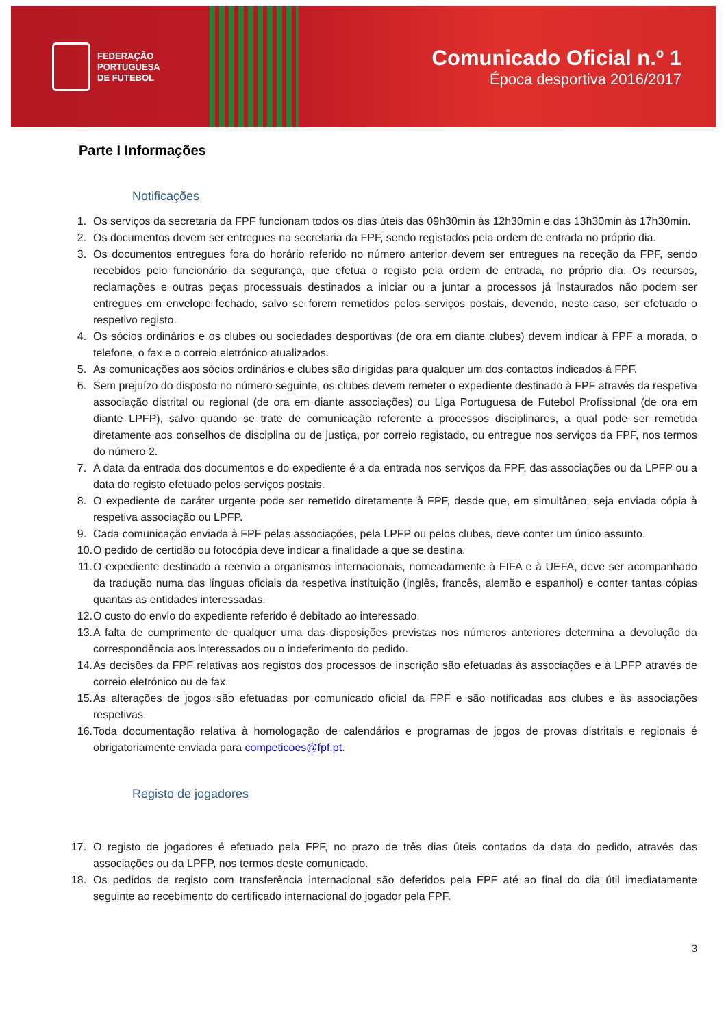FEDERAÇÃO
PORTUGUESA
DE FUTEBOL
Comunicado Oficial n.º 1
Época desportiva 2016/2017
Parte I Informações
Notificações
1. Os serviços da secretaria da FPF funcionam todos os dias úteis das 09h30min às 12h30min e das 13h30min às 17h30min.
2. Os documentos devem ser entregues na secretaria da FPF, sendo registados pela ordem de entrada no próprio dia.
3. Os documentos entregues fora do horário referido no número anterior devem ser entregues na receção da FPF, sendo recebidos pelo funcionário da segurança, que efetua o registo pela ordem de entrada, no próprio dia. Os recursos, reclamações e outras peças processuais destinados a iniciar ou a juntar a processos já instaurados não podem ser entregues em envelope fechado, salvo se forem remetidos pelos serviços postais, devendo, neste caso, ser efetuado o respetivo registo.
4. Os sócios ordinários e os clubes ou sociedades desportivas (de ora em diante clubes) devem indicar à FPF a morada, o telefone, o fax e o correio eletrónico atualizados.
5. As comunicações aos sócios ordinários e clubes são dirigidas para qualquer um dos contactos indicados à FPF.
6. Sem prejuízo do disposto no número seguinte, os clubes devem remeter o expediente destinado à FPF através da respetiva associação distrital ou regional (de ora em diante associações) ou Liga Portuguesa de Futebol Profissional (de ora em diante LPFP), salvo quando se trate de comunicação referente a processos disciplinares, a qual pode ser remetida diretamente aos conselhos de disciplina ou de justiça, por correio registado, ou entregue nos serviços da FPF, nos termos do número 2.
7. A data da entrada dos documentos e do expediente é a da entrada nos serviços da FPF, das associações ou da LPFP ou a data do registo efetuado pelos serviços postais.
8. O expediente de caráter urgente pode ser remetido diretamente à FPF, desde que, em simultâneo, seja enviada cópia à respetiva associação ou LPFP.
9. Cada comunicação enviada à FPF pelas associações, pela LPFP ou pelos clubes, deve conter um único assunto.
10. O pedido de certidão ou fotocópia deve indicar a finalidade a que se destina.
11. O expediente destinado a reenvio a organismos internacionais, nomeadamente à FIFA e à UEFA, deve ser acompanhado da tradução numa das línguas oficiais da respetiva instituição (inglês, francês, alemão e espanhol) e conter tantas cópias quantas as entidades interessadas.
12. O custo do envio do expediente referido é debitado ao interessado.
13. A falta de cumprimento de qualquer uma das disposições previstas nos números anteriores determina a devolução da correspondência aos interessados ou o indeferimento do pedido.
14. As decisões da FPF relativas aos registos dos processos de inscrição são efetuadas às associações e à LPFP através de correio eletrónico ou de fax.
15. As alterações de jogos são efetuadas por comunicado oficial da FPF e são notificadas aos clubes e às associações respetivas.
16. Toda documentação relativa à homologação de calendários e programas de jogos de provas distritais e regionais é obrigatoriamente enviada para competicoes@fpf.pt.
Registo de jogadores
17. O registo de jogadores é efetuado pela FPF, no prazo de três dias úteis contados da data do pedido, através das associações ou da LPFP, nos termos deste comunicado.
18. Os pedidos de registo com transferência internacional são deferidos pela FPF até ao final do dia útil imediatamente seguinte ao recebimento do certificado internacional do jogador pela FPF.
3